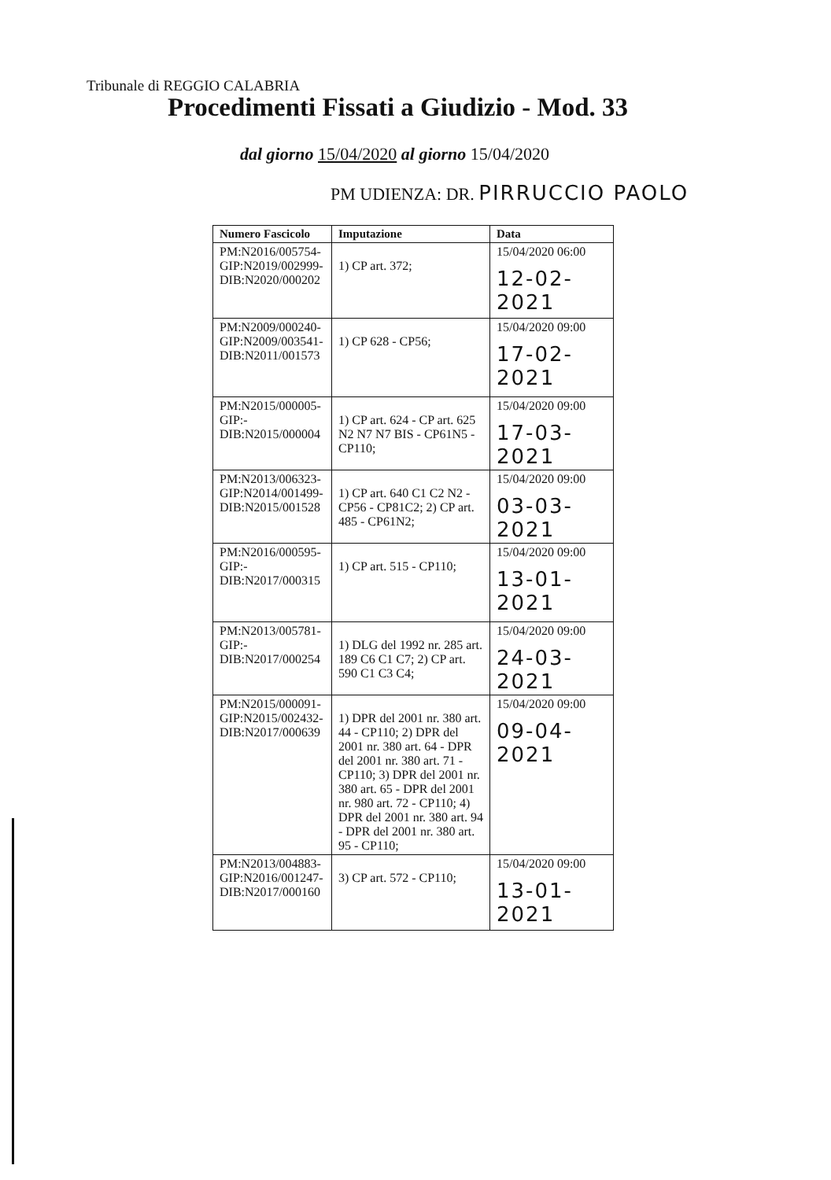Tribunale di REGGIO CALABRIA
Procedimenti Fissati a Giudizio - Mod. 33
dal giorno 15/04/2020 al giorno 15/04/2020
PM UDIENZA: DR. PIRRUCCIO PAOLO
| Numero Fascicolo | Imputazione | Data |
| --- | --- | --- |
| PM:N2016/005754- GIP:N2019/002999- DIB:N2020/000202 | 1) CP art. 372; | 15/04/2020 06:00 12-02-2021 |
| PM:N2009/000240- GIP:N2009/003541- DIB:N2011/001573 | 1) CP 628 - CP56; | 15/04/2020 09:00 17-02-2021 |
| PM:N2015/000005- GIP:- DIB:N2015/000004 | 1) CP art. 624 - CP art. 625 N2 N7 N7 BIS - CP61N5 - CP110; | 15/04/2020 09:00 17-03-2021 |
| PM:N2013/006323- GIP:N2014/001499- DIB:N2015/001528 | 1) CP art. 640 C1 C2 N2 - CP56 - CP81C2; 2) CP art. 485 - CP61N2; | 15/04/2020 09:00 03-03-2021 |
| PM:N2016/000595- GIP:- DIB:N2017/000315 | 1) CP art. 515 - CP110; | 15/04/2020 09:00 13-01-2021 |
| PM:N2013/005781- GIP:- DIB:N2017/000254 | 1) DLG del 1992 nr. 285 art. 189 C6 C1 C7; 2) CP art. 590 C1 C3 C4; | 15/04/2020 09:00 24-03-2021 |
| PM:N2015/000091- GIP:N2015/002432- DIB:N2017/000639 | 1) DPR del 2001 nr. 380 art. 44 - CP110; 2) DPR del 2001 nr. 380 art. 64 - DPR del 2001 nr. 380 art. 71 - CP110; 3) DPR del 2001 nr. 380 art. 65 - DPR del 2001 nr. 980 art. 72 - CP110; 4) DPR del 2001 nr. 380 art. 94 - DPR del 2001 nr. 380 art. 95 - CP110; | 15/04/2020 09:00 09-04-2021 |
| PM:N2013/004883- GIP:N2016/001247- DIB:N2017/000160 | 3) CP art. 572 - CP110; | 15/04/2020 09:00 13-01-2021 |